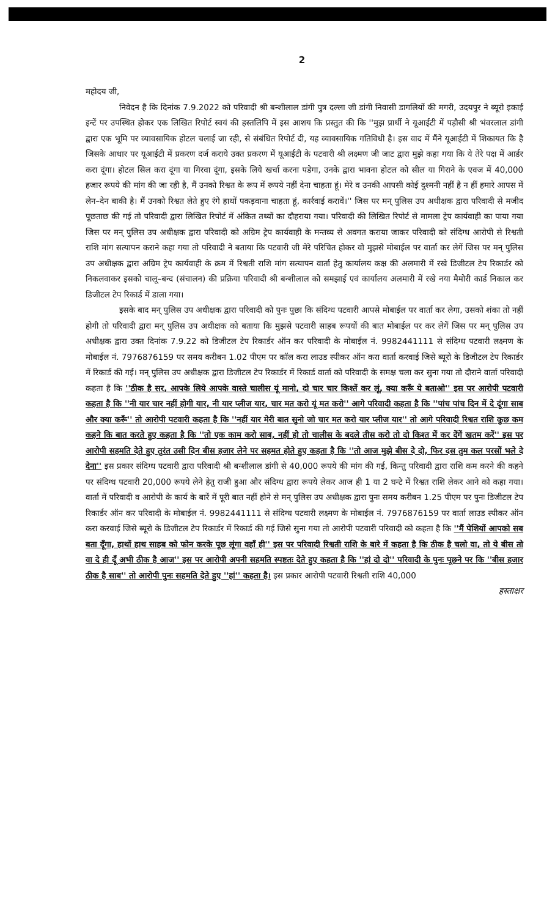2
महोदय जी,
निवेदन है कि दिनांक 7.9.2022 को परिवादी श्री बन्शीलाल डांगी पुत्र दल्ला जी डांगी निवासी डागलियों की मगरी, उदयपुर ने ब्यूरो इकाई इन्टें पर उपस्थित होकर एक लिखित रिपोर्ट स्वयं की हस्तलिपि में इस आशय कि प्रस्तुत की कि ''मुझ प्रार्थी ने यूआईटी में पड़ौसी श्री भंवरलाल डांगी द्वारा एक भूमि पर व्यावसायिक होटल चलाई जा रही, से संबंधित रिपोर्ट दी, यह व्यावसायिक गतिविधी है। इस वाद में मैंने यूआईटी में शिकायत कि है जिसके आधार पर यूआईटी में प्रकरण दर्ज कराये उक्त प्रकरण में यूआईटी के पटवारी श्री लक्ष्मण जी जाट द्वारा मुझे कहा गया कि ये तेरे पक्ष में आर्डर करा दूंगा। होटल सिल करा दूंगा या गिरवा दूंगा, इसके लिये खर्चा करना पडेगा, उनके द्वारा भावना होटल को सील या गिराने के एवज में 40,000 हजार रूपये की मांग की जा रही है, मैं उनको रिश्वत के रूप में रूपये नहीं देना चाहता हूं। मेरे व उनकी आपसी कोई दुश्मनी नहीं है न हीं हमारे आपस में लेन–देन बाकी है। मैं उनको रिश्वत लेते हुए रंगे हाथों पकड़वाना चाहता हूं, कार्रवाई करावें।'' जिस पर मन् पुलिस उप अधीक्षक द्वारा परिवादी से मजीद पूछताछ की गई तो परिवादी द्वारा लिखित रिपोर्ट में अंकित तथ्यों का दौहराया गया। परिवादी की लिखित रिपोर्ट से मामला ट्रेप कार्यवाही का पाया गया जिस पर मन् पुलिस उप अधीक्षक द्वारा परिवादी को अग्रिम ट्रेप कार्यवाही के मन्तव्य से अवगत कराया जाकर परिवादी को संदिग्ध आरोपी से रिश्वती राशि मांग सत्यापन कराने कहा गया तो परिवादी ने बताया कि पटवारी जी मेरे परिचित होकर वो मुझसे मोबाईल पर वार्ता कर लेगें जिस पर मन् पुलिस उप अधीक्षक द्वारा अग्रिम ट्रेप कार्यवाही के क्रम में रिश्वती राशि मांग सत्यापन वार्ता हेतु कार्यालय कक्ष की अलमारी में रखे डिजीटल टेप रिकार्डर को निकलवाकर इसको चालू–बन्द (संचालन) की प्रक्रिया परिवादी श्री बन्शीलाल को समझाई एवं कार्यालय अलमारी में रखे नया मैमोरी कार्ड निकाल कर डिजीटल टेप रिकार्ड में डाला गया।
इसके बाद मन् पुलिस उप अधीक्षक द्वारा परिवादी को पुनः पुछा कि संदिग्ध पटवारी आपसे मोबाईल पर वार्ता कर लेगा, उसको शंका तो नहीं होगी तो परिवादी द्वारा मन् पुलिस उप अधीक्षक को बताया कि मुझसे पटवारी साहब रूपयों की बात मोबाईल पर कर लेगें जिस पर मन् पुलिस उप अधीक्षक द्वारा उक्त दिनांक 7.9.22 को डिजीटल टेप रिकार्डर ऑन कर परिवादी के मोबाईल नं. 9982441111 से संदिग्ध पटवारी लक्ष्मण के मोबाईल नं. 7976876159 पर समय करीबन 1.02 पीएम पर कॉल करा लाउड स्पीकर ऑन करा वार्ता करवाई जिसे ब्यूरो के डिजीटल टेप रिकार्डर में रिकार्ड की गई। मन् पुलिस उप अधीक्षक द्वारा डिजीटल टेप रिकार्डर में रिकार्ड वार्ता को परिवादी के समक्ष चला कर सुना गया तो दौराने वार्ता परिवादी कहता है कि ''ठीक है सर, आपके लिये आपके वास्ते चालीस यूं मानो, दो चार चार किश्तें कर लूं, क्या करूँ ये बताओ'' इस पर आरोपी पटवारी कहता है कि ''नी यार चार नहीं होगी यार, नी यार प्लीज यार, चार मत करो यूं मत करो'' आगे परिवादी कहता है कि ''पांच पांच दिन में दे दूंगा साब और क्या करूँ'' तो आरोपी पटवारी कहता है कि ''नहीं यार मेरी बात सुनो जो चार मत करो यार प्लीज यार'' तो आगे परिवादी रिश्वत राशि कुछ कम कहने कि बात करते हुए कहता है कि ''तो एक काम करो साब, नहीं हो तो चालीस के बदले तीस करो तो दो किश्त में कर देंगें खतम करें'' इस पर आरोपी सहमति देते हुए तुरंत उसी दिन बीस हजार लेने पर सहमत होते हुए कहता है कि ''तो आज मुझे बीस दे दो, फिर दस तुम कल परसों भले दे देना'' इस प्रकार संदिग्ध पटवारी द्वारा परिवादी श्री बन्शीलाल डांगी से 40,000 रूपये की मांग की गई, किन्तु परिवादी द्वारा राशि कम करने की कहने पर संदिग्ध पटवारी 20,000 रूपये लेने हेतु राजी हुआ और संदिग्ध द्वारा रूपये लेकर आज ही 1 या 2 घन्टे में रिश्वत राशि लेकर आने को कहा गया। वार्ता में परिवादी व आरोपी के कार्य के बारें में पूरी बात नहीं होने से मन् पुलिस उप अधीक्षक द्वारा पुनः समय करीबन 1.25 पीएम पर पुनः डिजीटल टेप रिकार्डर ऑन कर परिवादी के मोबाईल नं. 9982441111 से संदिग्ध पटवारी लक्ष्मण के मोबाईल नं. 7976876159 पर वार्ता लाउड स्पीकर ऑन करा करवाई जिसे ब्यूरो के डिजीटल टेप रिकार्डर में रिकार्ड की गई जिसे सुना गया तो आरोपी पटवारी परिवादी को कहता है कि ''मैं पेशियों आपको सब बता दूँगा, हाथों हाथ साहब को फोन करके पूछ लूंगा वहाँ ही'' इस पर परिवादी रिश्वती राशि के बारे में कहता है कि ठीक है चलो वा, तो ये बीस तो वा दे ही दूँ अभी ठीक है आज'' इस पर आरोपी अपनी सहमति स्पष्टतः देते हुए कहता है कि ''हां दो दो'' परिवादी के पुनः पूछने पर कि ''बीस हजार ठीक है साब'' तो आरोपी पुनः सहमति देते हुए ''हां'' कहता है। इस प्रकार आरोपी पटवारी रिश्वती राशि 40,000
हस्ताक्षर